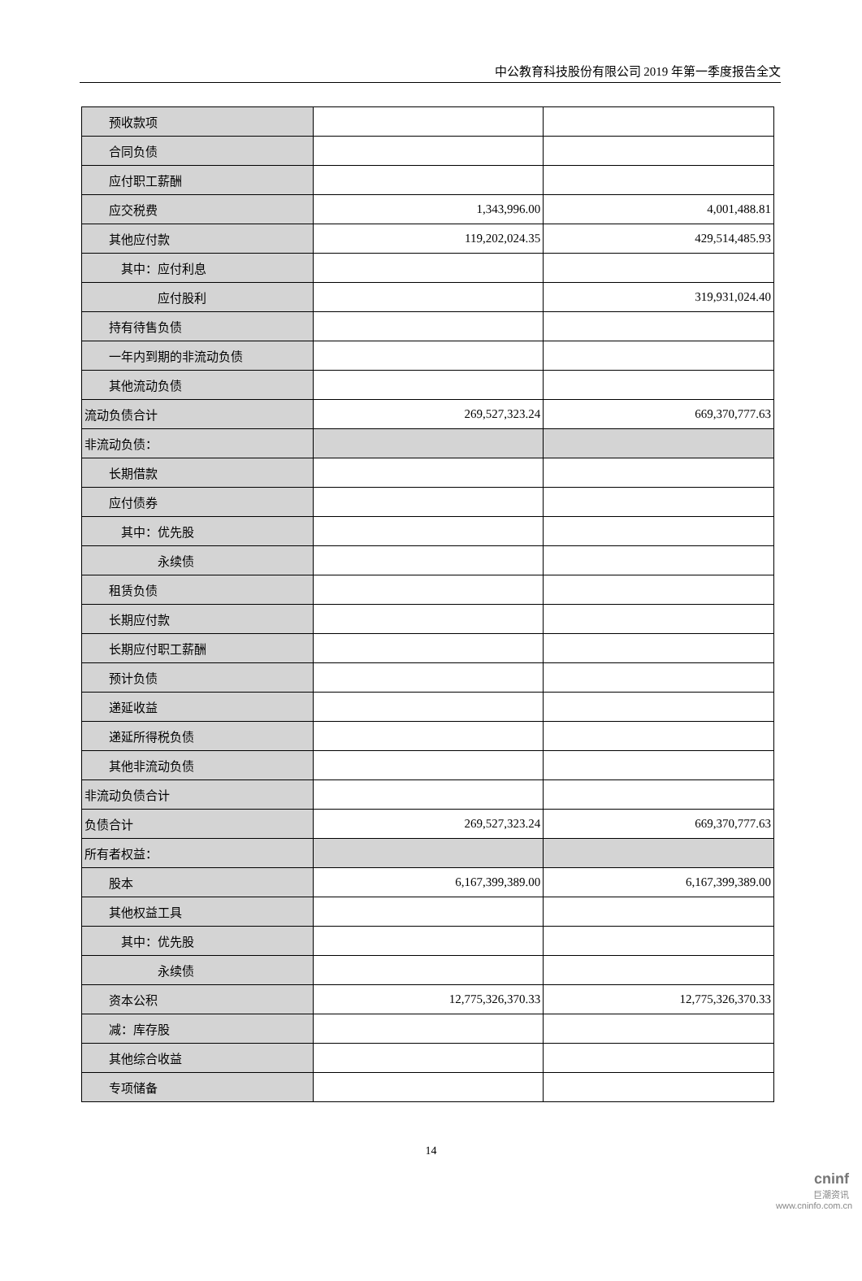中公教育科技股份有限公司 2019 年第一季度报告全文
| 预收款项 | | |
| 合同负债 | | |
| 应付职工薪酬 | | |
| 应交税费 | 1,343,996.00 | 4,001,488.81 |
| 其他应付款 | 119,202,024.35 | 429,514,485.93 |
| 其中：应付利息 | | |
| 应付股利 | | 319,931,024.40 |
| 持有待售负债 | | |
| 一年内到期的非流动负债 | | |
| 其他流动负债 | | |
| 流动负债合计 | 269,527,323.24 | 669,370,777.63 |
| 非流动负债： | | |
| 长期借款 | | |
| 应付债券 | | |
| 其中：优先股 | | |
| 永续债 | | |
| 租赁负债 | | |
| 长期应付款 | | |
| 长期应付职工薪酬 | | |
| 预计负债 | | |
| 递延收益 | | |
| 递延所得税负债 | | |
| 其他非流动负债 | | |
| 非流动负债合计 | | |
| 负债合计 | 269,527,323.24 | 669,370,777.63 |
| 所有者权益： | | |
| 股本 | 6,167,399,389.00 | 6,167,399,389.00 |
| 其他权益工具 | | |
| 其中：优先股 | | |
| 永续债 | | |
| 资本公积 | 12,775,326,370.33 | 12,775,326,370.33 |
| 减：库存股 | | |
| 其他综合收益 | | |
| 专项储备 | | |
14
cninf
巨潮资讯
www.cninfo.com.cn